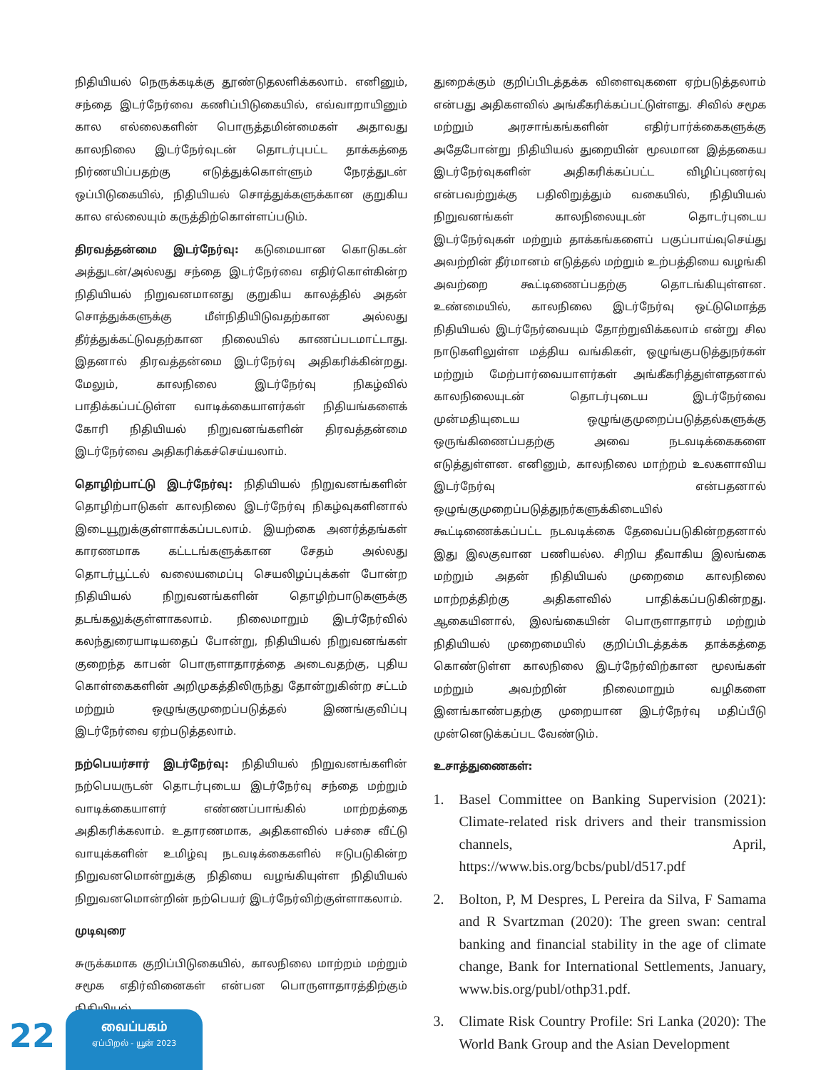நிதியியல் நெருக்கடிக்கு தூண்டுதலளிக்கலாம். எனினும், சந்தை இடர்நேர்வை கணிப்பிடுகையில், எவ்வாறாயினும் கால எல்லைகளின் பொருத்தமின்மைகள் அதாவது காலநிலை இடர்நேர்வுடன் தொடர்புபட்ட தாக்கத்தை நிர்ணயிப்பதற்கு எடுத்துக்கொள்ளும் நேரத்துடன் ஒப்பிடுகையில், நிதியியல் சொத்துக்களுக்கான குறுகிய கால எல்லையும் கருத்திற்கொள்ளப்படும்.
திரவத்தன்மை இடர்நேர்வு: கடுமையான கொடுகடன் அத்துடன்/அல்லது சந்தை இடர்நேர்வை எதிர்கொள்கின்ற நிதியியல் நிறுவனமானது குறுகிய காலத்தில் அதன் சொத்துக்களுக்கு மீள்நிதியிடுவதற்கான அல்லது தீர்த்துக்கட்டுவதற்கான நிலையில் காணப்படமாட்டாது. இதனால் திரவத்தன்மை இடர்நேர்வு அதிகரிக்கின்றது. மேலும், காலநிலை இடர்நேர்வு நிகழ்வில் பாதிக்கப்பட்டுள்ள வாடிக்கையாளர்கள் நிதியங்களைக் கோரி நிதியியல் நிறுவனங்களின் திரவத்தன்மை இடர்நேர்வை அதிகரிக்கச்செய்யலாம்.
தொழிற்பாட்டு இடர்நேர்வு: நிதியியல் நிறுவனங்களின் தொழிற்பாடுகள் காலநிலை இடர்நேர்வு நிகழ்வுகளினால் இடையூறுக்குள்ளாக்கப்படலாம். இயற்கை அனர்த்தங்கள் காரணமாக கட்டடங்களுக்கான சேதம் அல்லது தொடர்பூட்டல் வலையமைப்பு செயலிழப்புக்கள் போன்ற நிதியியல் நிறுவனங்களின் தொழிற்பாடுகளுக்கு தடங்கலுக்குள்ளாகலாம். நிலைமாறும் இடர்நேர்வில் கலந்துரையாடியதைப் போன்று, நிதியியல் நிறுவனங்கள் குறைந்த காபன் பொருளாதாரத்தை அடைவதற்கு, புதிய கொள்கைகளின் அறிமுகத்திலிருந்து தோன்றுகின்ற சட்டம் மற்றும் ஒழுங்குமுறைப்படுத்தல் இணங்குவிப்பு இடர்நேர்வை ஏற்படுத்தலாம்.
நற்பெயர்சார் இடர்நேர்வு: நிதியியல் நிறுவனங்களின் நற்பெயருடன் தொடர்புடைய இடர்நேர்வு சந்தை மற்றும் வாடிக்கையாளர் எண்ணப்பாங்கில் மாற்றத்தை அதிகரிக்கலாம். உதாரணமாக, அதிகளவில் பச்சை வீட்டு வாயுக்களின் உமிழ்வு நடவடிக்கைகளில் ஈடுபடுகின்ற நிறுவனமொன்றுக்கு நிதியை வழங்கியுள்ள நிதியியல் நிறுவனமொன்றின் நற்பெயர் இடர்நேர்விற்குள்ளாகலாம்.
முடிவுரை
சுருக்கமாக குறிப்பிடுகையில், காலநிலை மாற்றம் மற்றும் சமூக எதிர்வினைகள் என்பன பொருளாதாரத்திற்கும் நிதியியல்
துறைக்கும் குறிப்பிடத்தக்க விளைவுகளை ஏற்படுத்தலாம் என்பது அதிகளவில் அங்கீகரிக்கப்பட்டுள்ளது. சிவில் சமூக மற்றும் அரசாங்கங்களின் எதிர்பார்க்கைகளுக்கு அதேபோன்று நிதியியல் துறையின் மூலமான இத்தகைய இடர்நேர்வுகளின் அதிகரிக்கப்பட்ட விழிப்புணர்வு என்பவற்றுக்கு பதிலிறுத்தும் வகையில், நிதியியல் நிறுவனங்கள் காலநிலையுடன் தொடர்புடைய இடர்நேர்வுகள் மற்றும் தாக்கங்களைப் பகுப்பாய்வுசெய்து அவற்றின் தீர்மானம் எடுத்தல் மற்றும் உற்பத்தியை வழங்கி அவற்றை கூட்டிணைப்பதற்கு தொடங்கியுள்ளன. உண்மையில், காலநிலை இடர்நேர்வு ஒட்டுமொத்த நிதியியல் இடர்நேர்வையும் தோற்றுவிக்கலாம் என்று சில நாடுகளிலுள்ள மத்திய வங்கிகள், ஒழுங்குபடுத்துநர்கள் மற்றும் மேற்பார்வையாளர்கள் அங்கீகரித்துள்ளதனால் காலநிலையுடன் தொடர்புடைய இடர்நேர்வை முன்மதியுடைய ஒழுங்குமுறைப்படுத்தல்களுக்கு ஒருங்கிணைப்பதற்கு அவை நடவடிக்கைகளை எடுத்துள்ளன. எனினும், காலநிலை மாற்றம் உலகளாவிய இடர்நேர்வு என்பதனால் ஒழுங்குமுறைப்படுத்துநர்களுக்கிடையில் கூட்டிணைக்கப்பட்ட நடவடிக்கை தேவைப்படுகின்றதனால் இது இலகுவான பணியல்ல. சிறிய தீவாகிய இலங்கை மற்றும் அதன் நிதியியல் முறைமை காலநிலை மாற்றத்திற்கு அதிகளவில் பாதிக்கப்படுகின்றது. ஆகையினால், இலங்கையின் பொருளாதாரம் மற்றும் நிதியியல் முறைமையில் குறிப்பிடத்தக்க தாக்கத்தை கொண்டுள்ள காலநிலை இடர்நேர்விற்கான மூலங்கள் மற்றும் அவற்றின் நிலைமாறும் வழிகளை இனங்காண்பதற்கு முறையான இடர்நேர்வு மதிப்பீடு முன்னெடுக்கப்பட வேண்டும்.
உசாத்துணைகள்:
1. Basel Committee on Banking Supervision (2021): Climate-related risk drivers and their transmission channels, April, https://www.bis.org/bcbs/publ/d517.pdf
2. Bolton, P, M Despres, L Pereira da Silva, F Samama and R Svartzman (2020): The green swan: central banking and financial stability in the age of climate change, Bank for International Settlements, January, www.bis.org/publ/othp31.pdf.
3. Climate Risk Country Profile: Sri Lanka (2020): The World Bank Group and the Asian Development
22
வைப்பகம்
ஏப்பிறல் - யூன் 2023